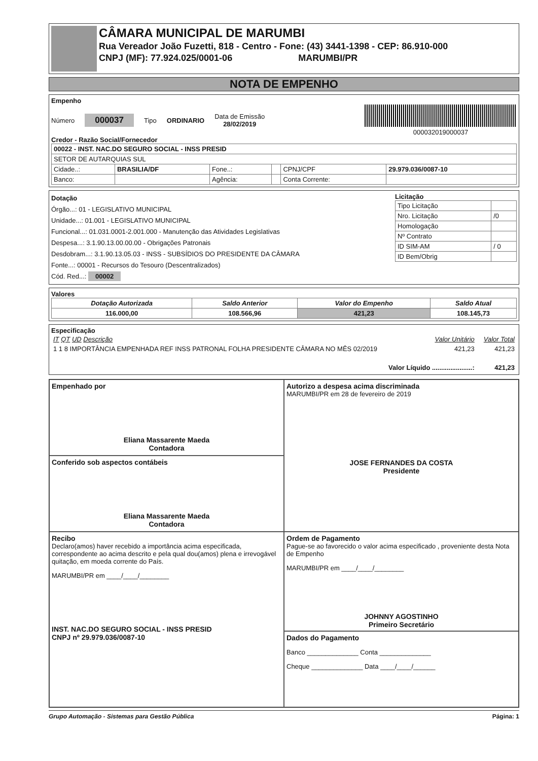CÂMARA MUNICIPAL DE MARUMBI
Rua Vereador João Fuzetti, 818 - Centro - Fone: (43) 3441-1398 - CEP: 86.910-000
CNPJ (MF): 77.924.025/0001-06 MARUMBI/PR
NOTA DE EMPENHO
Empenho
Número 000037 Tipo ORDINARIO Data de Emissão
28/02/2019
000032019000037
Credor - Razão Social/Fornecedor
| 00022 - INST. NAC.DO SEGURO SOCIAL - INSS PRESID | | | | | |
| SETOR DE AUTARQUIAS SUL | | | | | |
| Cidade..: | BRASILIA/DF | Fone..: | | CPNJ/CPF | 29.979.036/0087-10 |
| Banco: | | Agência: | | Conta Corrente: | |
Dotação
Órgão...: 01 - LEGISLATIVO MUNICIPAL
Unidade...: 01.001 - LEGISLATIVO MUNICIPAL
Funcional...: 01.031.0001-2.001.000 - Manutenção das Atividades Legislativas
Despesa...: 3.1.90.13.00.00.00 - Obrigações Patronais
Desdobram...: 3.1.90.13.05.03 - INSS - SUBSÍDIOS DO PRESIDENTE DA CÂMARA
Fonte...: 00001 - Recursos do Tesouro (Descentralizados)
Cód. Red...: 00002
Licitação
| Tipo Licitação | |
| Nro. Licitação | /0 |
| Homologação | |
| Nº Contrato | |
| ID SIM-AM | / 0 |
| ID Bem/Obrig | |
Valores
| Dotação Autorizada | Saldo Anterior | Valor do Empenho | Saldo Atual |
| --- | --- | --- | --- |
| 116.000,00 | 108.566,96 | 421,23 | 108.145,73 |
Especificação
| IT QT UD Descrição | Valor Unitário | Valor Total |
| 1 1 8 IMPORTÂNCIA EMPENHADA REF INSS PATRONAL FOLHA PRESIDENTE CÂMARA NO MÊS 02/2019 | 421,23 | 421,23 |
| Valor Líquido ......................: | | 421,23 |
Empenhado por
Eliana Massarente Maeda
Contadora
Autorizo a despesa acima discriminada
MARUMBI/PR em 28 de fevereiro de 2019
JOSE FERNANDES DA COSTA
Presidente
Conferido sob aspectos contábeis
Eliana Massarente Maeda
Contadora
Recibo
Declaro(amos) haver recebido a importância acima especificada, correspondente ao acima descrito e pela qual dou(amos) plena e irrevogável quitação, em moeda corrente do País.
MARUMBI/PR em ____/____/________
INST. NAC.DO SEGURO SOCIAL - INSS PRESID
CNPJ nº 29.979.036/0087-10
Ordem de Pagamento
Pague-se ao favorecido o valor acima especificado , proveniente desta Nota de Empenho
MARUMBI/PR em ____/____/________
JOHNNY AGOSTINHO
Primeiro Secretário
Dados do Pagamento
Banco ______________ Conta ______________
Cheque ______________ Data ____/____/______
Grupo Automação - Sistemas para Gestão Pública Página: 1